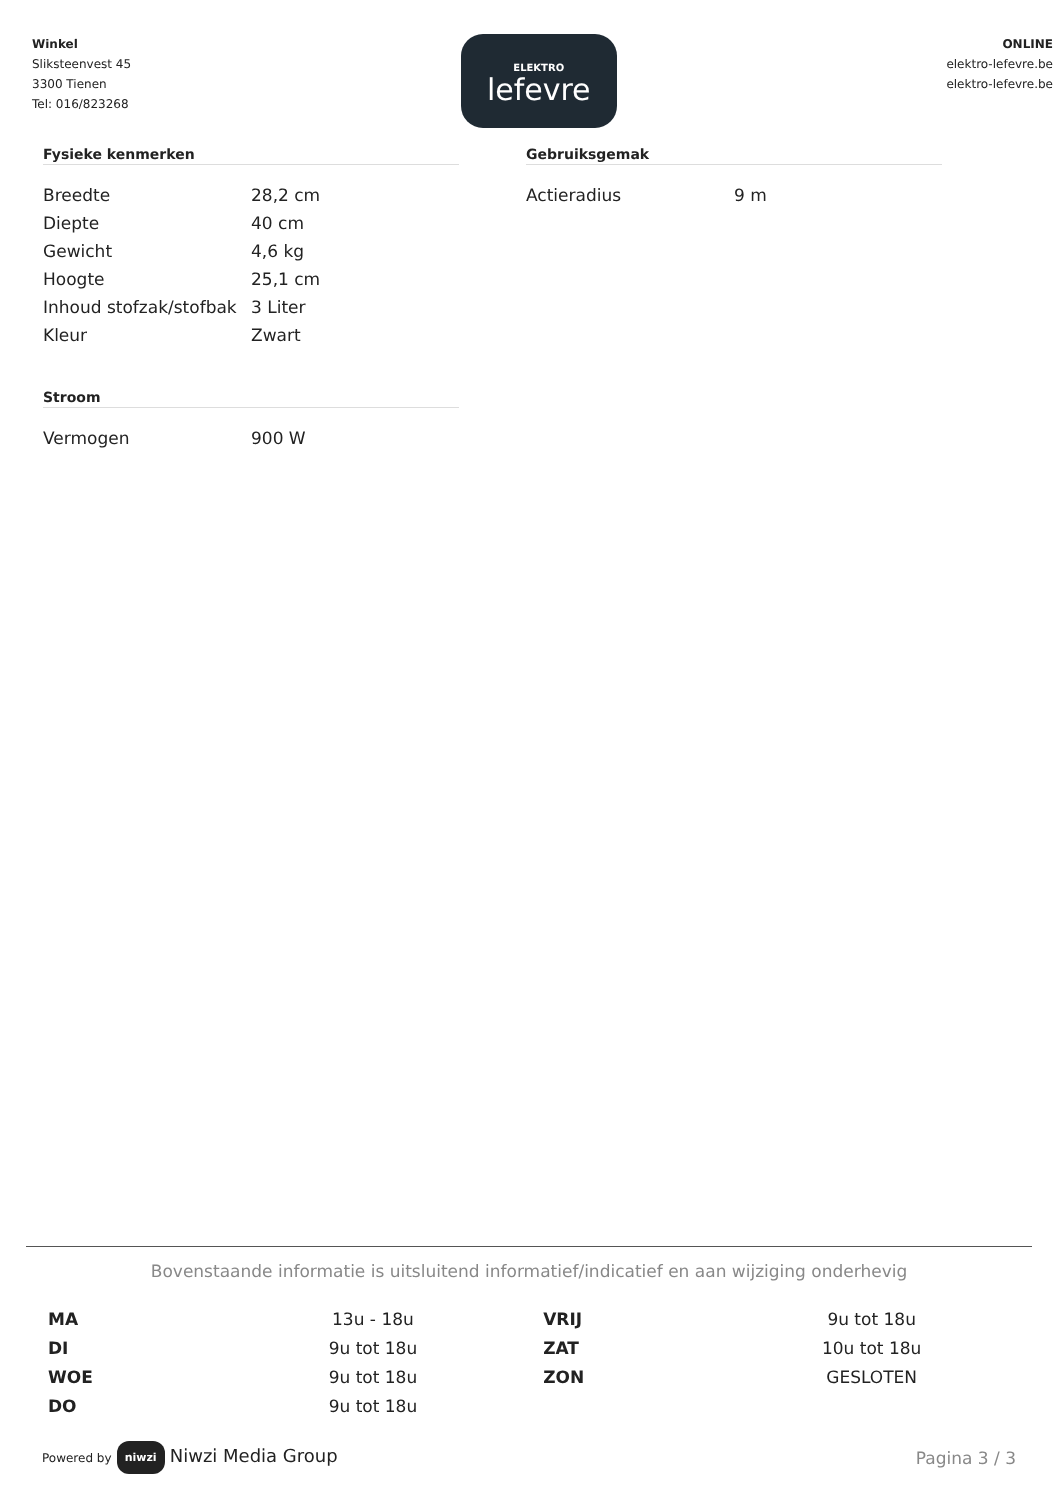Winkel
Sliksteenvest 45
3300 Tienen
Tel: 016/823268
ELEKTRO
lefevre
ONLINE
elektro-lefevre.be
elektro-lefevre.be
Fysieke kenmerken
| Breedte | 28,2 cm |
| Diepte | 40 cm |
| Gewicht | 4,6 kg |
| Hoogte | 25,1 cm |
| Inhoud stofzak/stofbak | 3 Liter |
| Kleur | Zwart |
Stroom
| Vermogen | 900 W |
Gebruiksgemak
| Actieradius | 9 m |
Bovenstaande informatie is uitsluitend informatief/indicatief en aan wijziging onderhevig
| MA | 13u - 18u | VRIJ | 9u tot 18u |
| DI | 9u tot 18u | ZAT | 10u tot 18u |
| WOE | 9u tot 18u | ZON | GESLOTEN |
| DO | 9u tot 18u | | |
Powered by niwzi Niwzi Media Group
Pagina 3 / 3